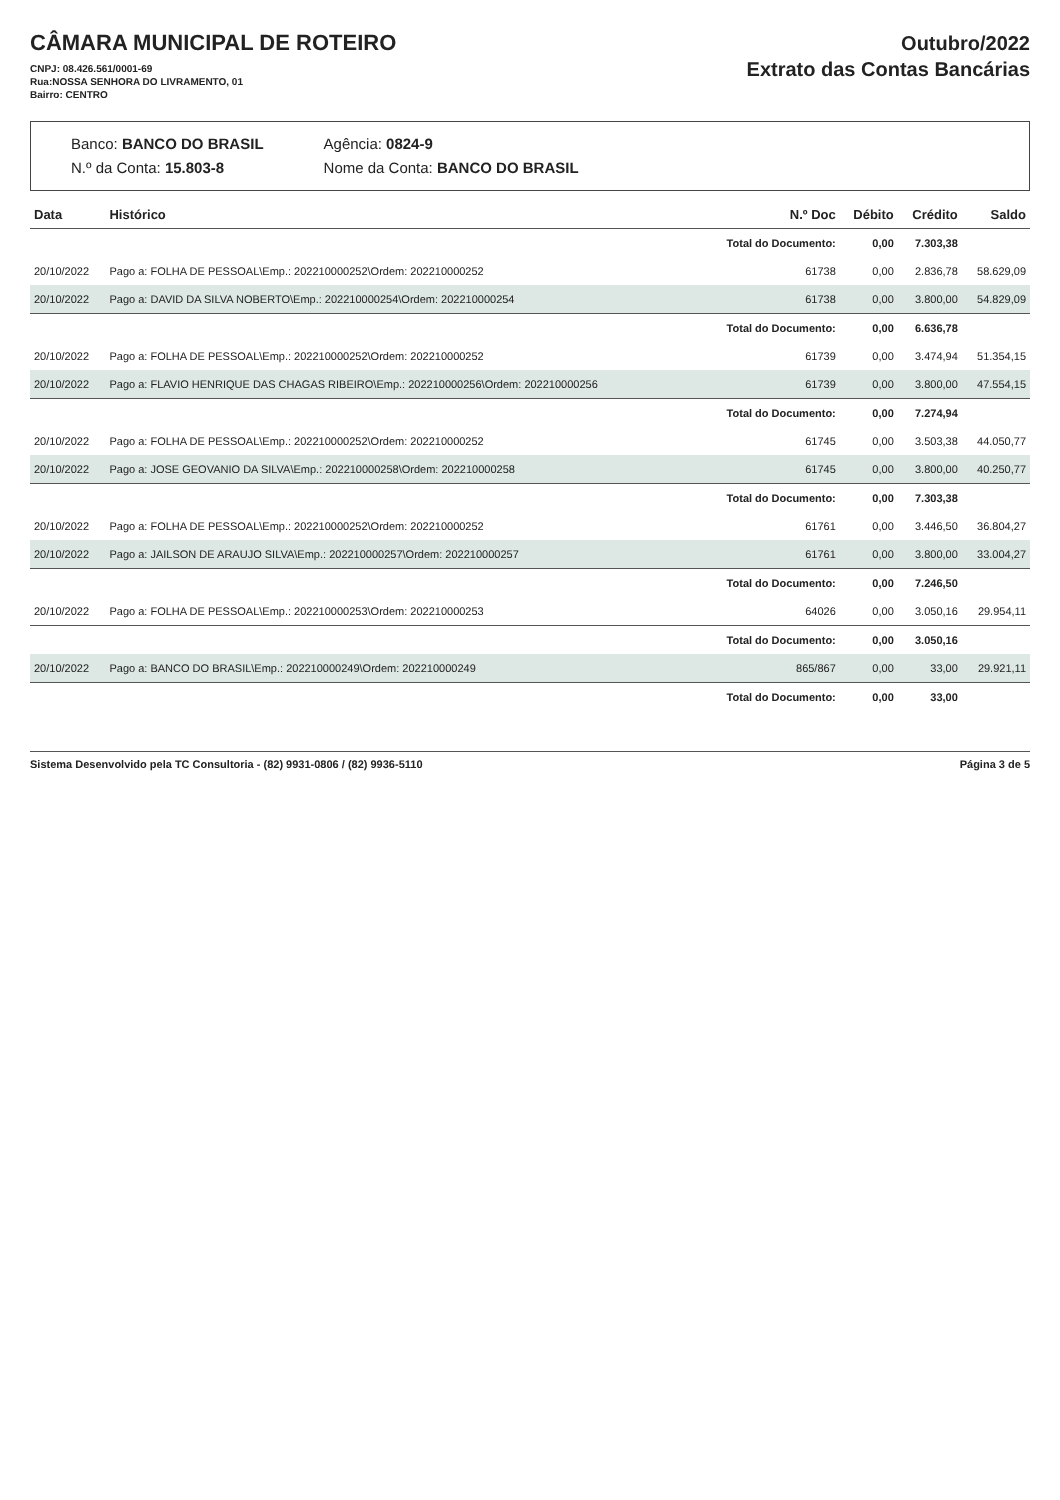CÂMARA MUNICIPAL DE ROTEIRO
CNPJ: 08.426.561/0001-69
Rua:NOSSA SENHORA DO LIVRAMENTO, 01
Bairro: CENTRO
Outubro/2022
Extrato das Contas Bancárias
Banco: BANCO DO BRASIL
N.º da Conta: 15.803-8
Agência: 0824-9
Nome da Conta: BANCO DO BRASIL
| Data | Histórico | N.º Doc | Débito | Crédito | Saldo |
| --- | --- | --- | --- | --- | --- |
| | | Total do Documento: | 0,00 | 7.303,38 | |
| 20/10/2022 | Pago a: FOLHA DE PESSOAL\Emp.: 202210000252\Ordem: 202210000252 | 61738 | 0,00 | 2.836,78 | 58.629,09 |
| 20/10/2022 | Pago a: DAVID DA SILVA NOBERTO\Emp.: 202210000254\Ordem: 202210000254 | 61738 | 0,00 | 3.800,00 | 54.829,09 |
| | | Total do Documento: | 0,00 | 6.636,78 | |
| 20/10/2022 | Pago a: FOLHA DE PESSOAL\Emp.: 202210000252\Ordem: 202210000252 | 61739 | 0,00 | 3.474,94 | 51.354,15 |
| 20/10/2022 | Pago a: FLAVIO HENRIQUE DAS CHAGAS RIBEIRO\Emp.: 202210000256\Ordem: 202210000256 | 61739 | 0,00 | 3.800,00 | 47.554,15 |
| | | Total do Documento: | 0,00 | 7.274,94 | |
| 20/10/2022 | Pago a: FOLHA DE PESSOAL\Emp.: 202210000252\Ordem: 202210000252 | 61745 | 0,00 | 3.503,38 | 44.050,77 |
| 20/10/2022 | Pago a: JOSE GEOVANIO DA SILVA\Emp.: 202210000258\Ordem: 202210000258 | 61745 | 0,00 | 3.800,00 | 40.250,77 |
| | | Total do Documento: | 0,00 | 7.303,38 | |
| 20/10/2022 | Pago a: FOLHA DE PESSOAL\Emp.: 202210000252\Ordem: 202210000252 | 61761 | 0,00 | 3.446,50 | 36.804,27 |
| 20/10/2022 | Pago a: JAILSON DE ARAUJO SILVA\Emp.: 202210000257\Ordem: 202210000257 | 61761 | 0,00 | 3.800,00 | 33.004,27 |
| | | Total do Documento: | 0,00 | 7.246,50 | |
| 20/10/2022 | Pago a: FOLHA DE PESSOAL\Emp.: 202210000253\Ordem: 202210000253 | 64026 | 0,00 | 3.050,16 | 29.954,11 |
| | | Total do Documento: | 0,00 | 3.050,16 | |
| 20/10/2022 | Pago a: BANCO DO BRASIL\Emp.: 202210000249\Ordem: 202210000249 | 865/867 | 0,00 | 33,00 | 29.921,11 |
| | | Total do Documento: | 0,00 | 33,00 | |
Sistema Desenvolvido pela TC Consultoria - (82) 9931-0806 / (82) 9936-5110 Página 3 de 5